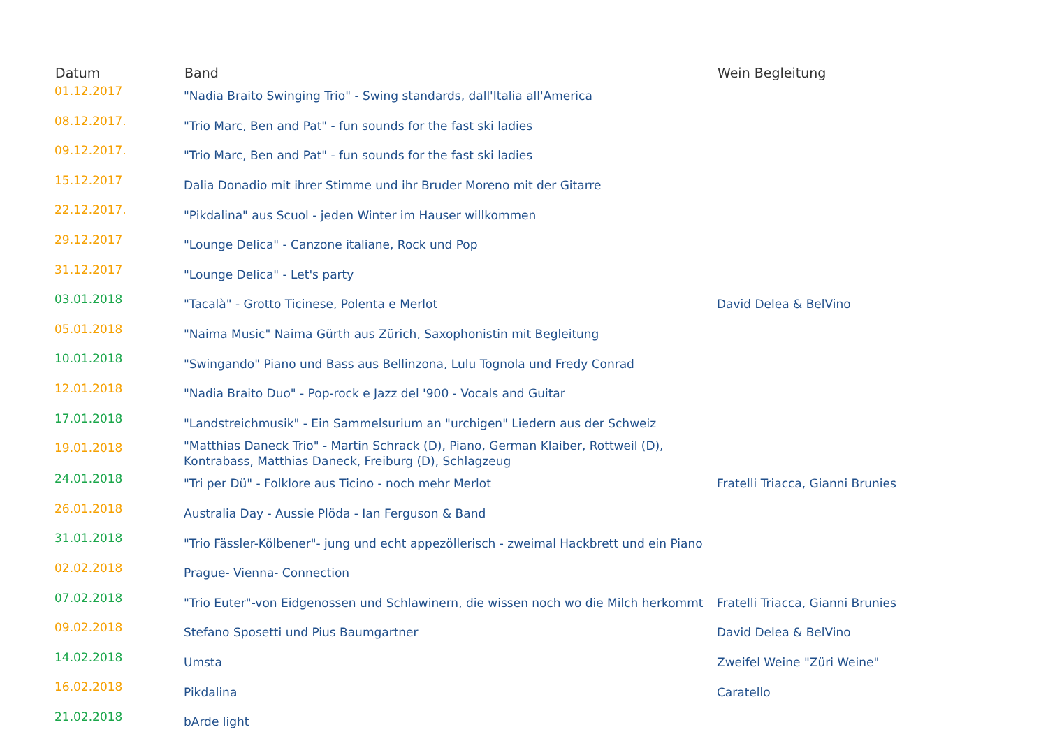| Datum | Band | Wein Begleitung |
| --- | --- | --- |
| 01.12.2017 | "Nadia Braito Swinging Trio" - Swing standards, dall'Italia all'America | |
| 08.12.2017. | "Trio Marc, Ben and Pat" - fun sounds for the fast ski ladies | |
| 09.12.2017. | "Trio Marc, Ben and Pat" - fun sounds for the fast ski ladies | |
| 15.12.2017 | Dalia Donadio mit ihrer Stimme und ihr Bruder Moreno mit der Gitarre | |
| 22.12.2017. | "Pikdalina" aus Scuol - jeden Winter im Hauser willkommen | |
| 29.12.2017 | "Lounge Delica" - Canzone italiane, Rock und Pop | |
| 31.12.2017 | "Lounge Delica" - Let's party | |
| 03.01.2018 | "Tacalà" - Grotto Ticinese, Polenta e Merlot | David Delea & BelVino |
| 05.01.2018 | "Naima Music" Naima Gürth aus Zürich, Saxophonistin mit Begleitung | |
| 10.01.2018 | "Swingando" Piano und Bass aus Bellinzona, Lulu Tognola und Fredy Conrad | |
| 12.01.2018 | "Nadia Braito Duo" - Pop-rock e Jazz del '900 - Vocals and Guitar | |
| 17.01.2018 | "Landstreichmusik" - Ein Sammelsurium an "urchigen" Liedern aus der Schweiz | |
| 19.01.2018 | "Matthias Daneck Trio" - Martin Schrack (D), Piano, German Klaiber, Rottweil (D), Kontrabass, Matthias Daneck, Freiburg (D), Schlagzeug | |
| 24.01.2018 | "Tri per Dü" - Folklore aus Ticino - noch mehr Merlot | Fratelli Triacca, Gianni Brunies |
| 26.01.2018 | Australia Day - Aussie Plöda - Ian Ferguson & Band | |
| 31.01.2018 | "Trio Fässler-Kölbener"- jung und echt appezöllerisch - zweimal Hackbrett und ein Piano | |
| 02.02.2018 | Prague- Vienna- Connection | |
| 07.02.2018 | "Trio Euter"-von Eidgenossen und Schlawinern, die wissen noch wo die Milch herkommt | Fratelli Triacca, Gianni Brunies |
| 09.02.2018 | Stefano Sposetti und Pius Baumgartner | David Delea & BelVino |
| 14.02.2018 | Umsta | Zweifel Weine "Züri Weine" |
| 16.02.2018 | Pikdalina | Caratello |
| 21.02.2018 | bArde light | |